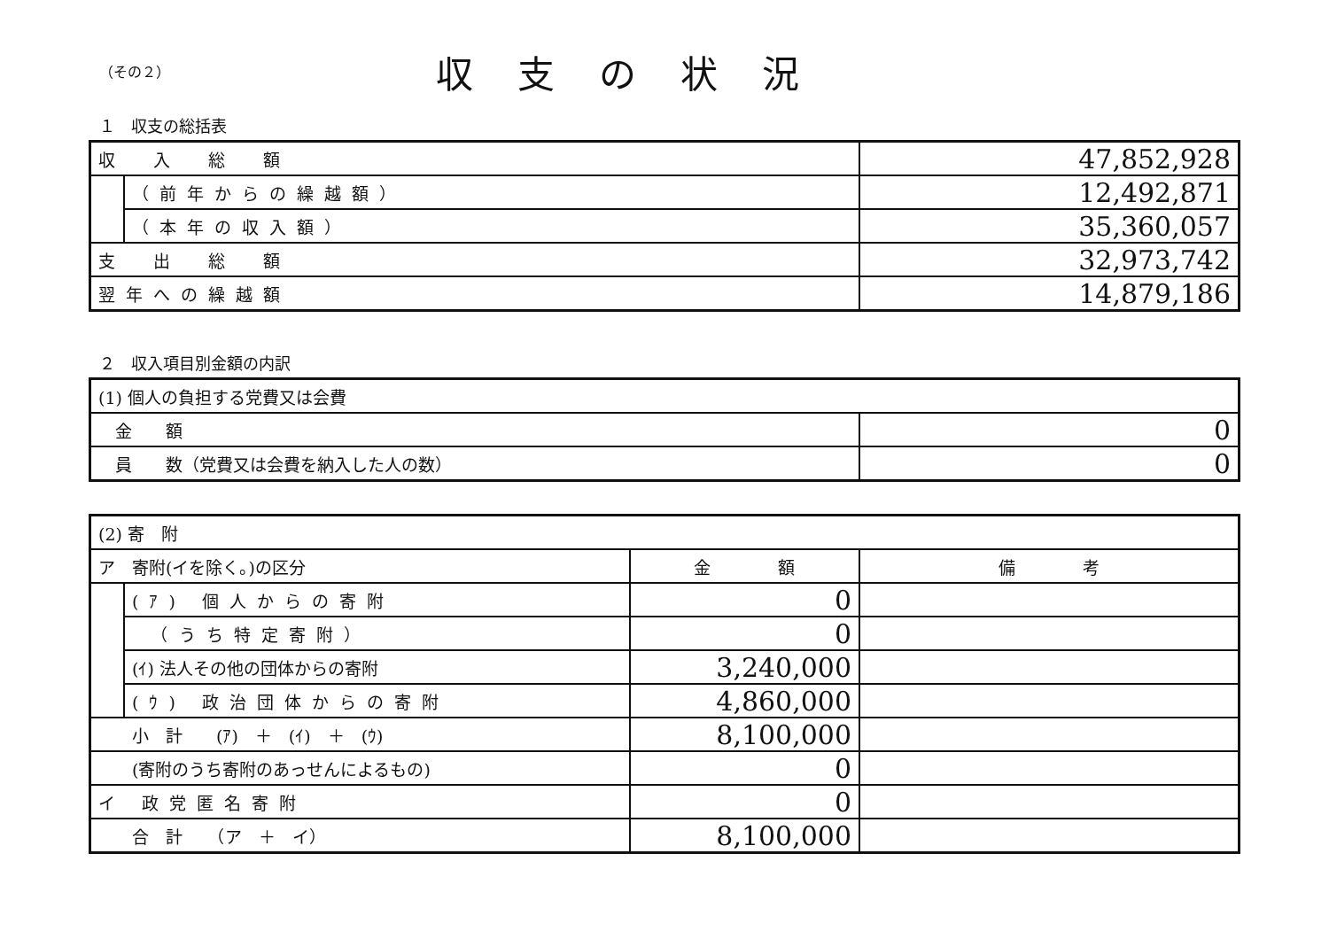（その２）
収支の状況
１　収支の総括表
| 収 入 総 額 | | 47,852,928 |
| | （前年からの繰越額） | 12,492,871 |
| | （本年の収入額） | 35,360,057 |
| 支 出 総 額 | | 32,973,742 |
| 翌年への繰越額 | | 14,879,186 |
２　収入項目別金額の内訳
| (1) 個人の負担する党費又は会費 | |
| 金 額 | 0 |
| 員 数（党費又は会費を納入した人の数） | 0 |
| (2) 寄 附 | | | |
| ア 寄附(イを除く。)の区分 | | 金 額 | 備 考 |
| | (ｱ) 個人からの寄附 | 0 | |
| | （うち特定寄附） | 0 | |
| | (ｲ) 法人その他の団体からの寄附 | 3,240,000 | |
| | (ｳ) 政治団体からの寄附 | 4,860,000 | |
| 小 計 (ｱ) ＋ (ｲ) ＋ (ｳ) | | 8,100,000 | |
| (寄附のうち寄附のあっせんによるもの) | | 0 | |
| イ 政党匿名寄附 | | 0 | |
| 合 計 （ア ＋ イ） | | 8,100,000 | |